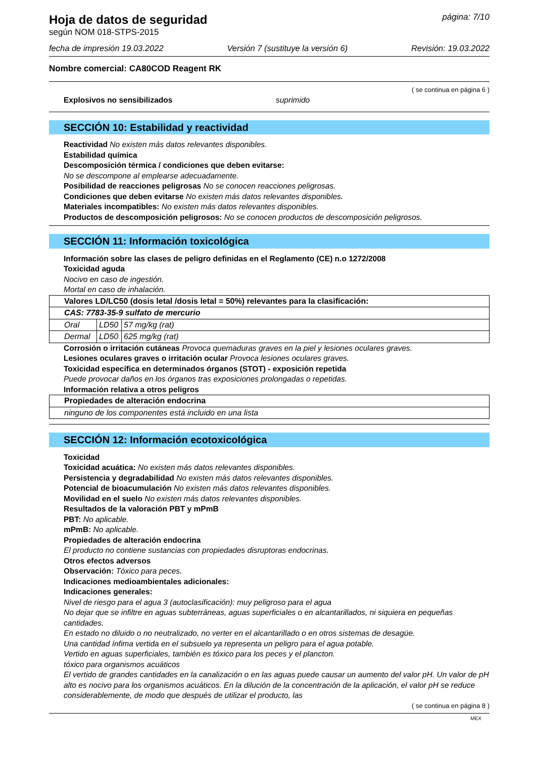Hoja de datos de seguridad
según NOM 018-STPS-2015
página: 7/10
fecha de impresión 19.03.2022 Versión 7 (sustituye la versión 6) Revisión: 19.03.2022
Nombre comercial: CA80COD Reagent RK
( se continua en página 6 )
Explosivos no sensibilizados suprimido
SECCIÓN 10: Estabilidad y reactividad
Reactividad No existen más datos relevantes disponibles.
Estabilidad química
Descomposición térmica / condiciones que deben evitarse:
No se descompone al emplearse adecuadamente.
Posibilidad de reacciones peligrosas No se conocen reacciones peligrosas.
Condiciones que deben evitarse No existen más datos relevantes disponibles.
Materiales incompatibles: No existen más datos relevantes disponibles.
Productos de descomposición peligrosos: No se conocen productos de descomposición peligrosos.
SECCIÓN 11: Información toxicológica
Información sobre las clases de peligro definidas en el Reglamento (CE) n.o 1272/2008
Toxicidad aguda
Nocivo en caso de ingestión.
Mortal en caso de inhalación.
| Valores LD/LC50 (dosis letal /dosis letal = 50%) relevantes para la clasificación: | | |
| CAS: 7783-35-9 sulfato de mercurio | | |
| Oral | LD50 | 57 mg/kg (rat) |
| Dermal | LD50 | 625 mg/kg (rat) |
Corrosión o irritación cutáneas Provoca quemaduras graves en la piel y lesiones oculares graves.
Lesiones oculares graves o irritación ocular Provoca lesiones oculares graves.
Toxicidad específica en determinados órganos (STOT) - exposición repetida
Puede provocar daños en los órganos tras exposiciones prolongadas o repetidas.
Información relativa a otros peligros
| Propiedades de alteración endocrina |
| ninguno de los componentes está incluido en una lista |
SECCIÓN 12: Información ecotoxicológica
Toxicidad
Toxicidad acuática: No existen más datos relevantes disponibles.
Persistencia y degradabilidad No existen más datos relevantes disponibles.
Potencial de bioacumulación No existen más datos relevantes disponibles.
Movilidad en el suelo No existen más datos relevantes disponibles.
Resultados de la valoración PBT y mPmB
PBT: No aplicable.
mPmB: No aplicable.
Propiedades de alteración endocrina
El producto no contiene sustancias con propiedades disruptoras endocrinas.
Otros efectos adversos
Observación: Tóxico para peces.
Indicaciones medioambientales adicionales:
Indicaciones generales:
Nivel de riesgo para el agua 3 (autoclasificación): muy peligroso para el agua
No dejar que se infiltre en aguas subterráneas, aguas superficiales o en alcantarillados, ni siquiera en pequeñas cantidades.
En estado no diluido o no neutralizado, no verter en el alcantarillado o en otros sistemas de desagüe.
Una cantidad ínfima vertida en el subsuelo ya representa un peligro para el agua potable.
Vertido en aguas superficiales, también es tóxico para los peces y el plancton.
tóxico para organismos acuáticos
El vertido de grandes cantidades en la canalización o en las aguas puede causar un aumento del valor pH. Un valor de pH alto es nocivo para los organismos acuáticos. En la dilución de la concentración de la aplicación, el valor pH se reduce considerablemente, de modo que después de utilizar el producto, las
( se continua en página 8 )
MEX